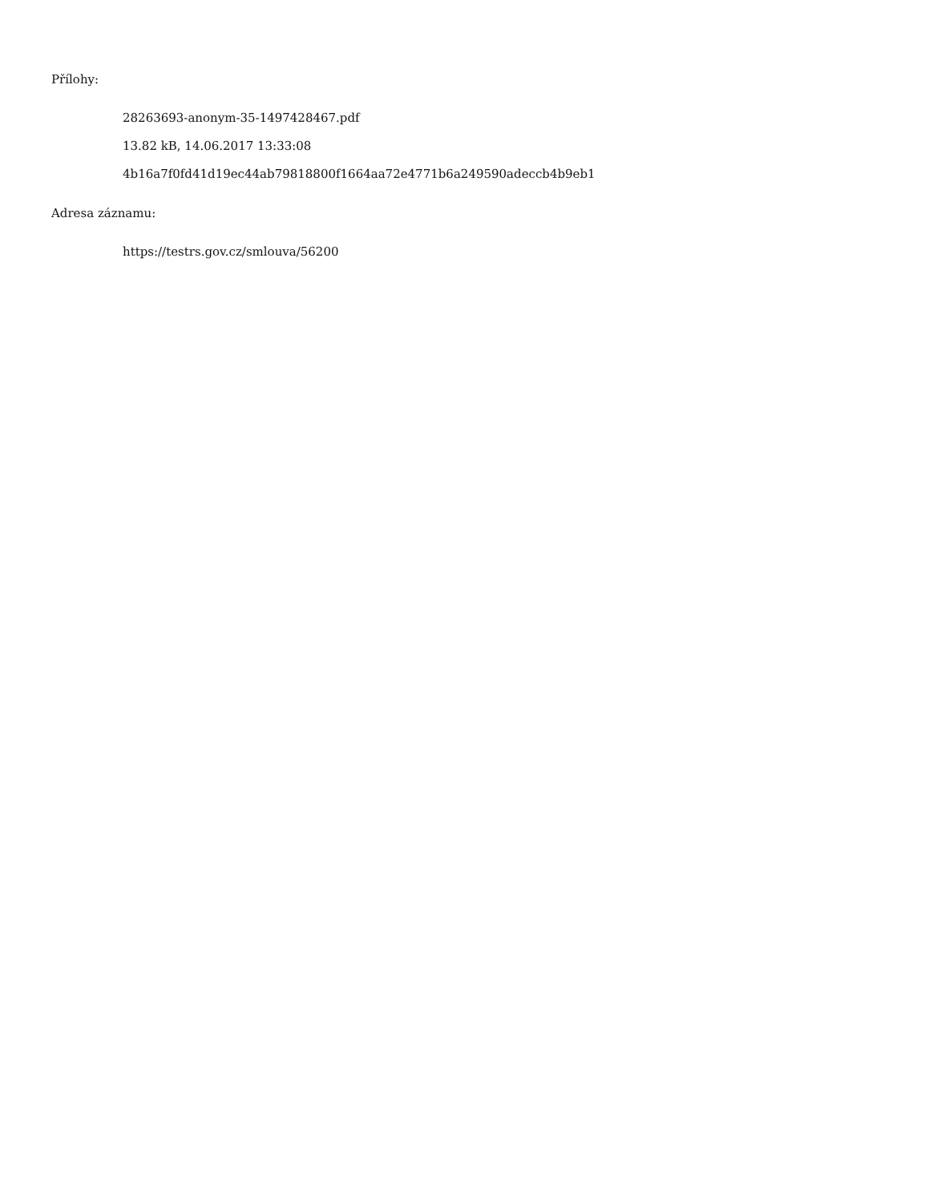Přílohy:
28263693-anonym-35-1497428467.pdf
13.82 kB, 14.06.2017 13:33:08
4b16a7f0fd41d19ec44ab79818800f1664aa72e4771b6a249590adeccb4b9eb1
Adresa záznamu:
https://testrs.gov.cz/smlouva/56200